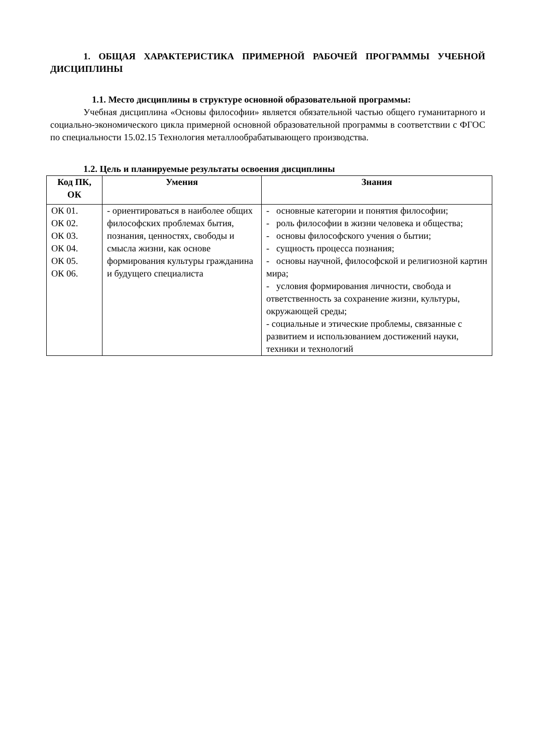1. ОБЩАЯ ХАРАКТЕРИСТИКА ПРИМЕРНОЙ РАБОЧЕЙ ПРОГРАММЫ УЧЕБНОЙ ДИСЦИПЛИНЫ
1.1. Место дисциплины в структуре основной образовательной программы:
Учебная дисциплина «Основы философии» является обязательной частью общего гуманитарного и социально-экономического цикла примерной основной образовательной программы в соответствии с ФГОС по специальности 15.02.15 Технология металлообрабатывающего производства.
1.2. Цель и планируемые результаты освоения дисциплины
| Код ПК, ОК | Умения | Знания |
| --- | --- | --- |
| ОК 01. ОК 02. ОК 03. ОК 04. ОК 05. ОК 06. | - ориентироваться в наиболее общих философских проблемах бытия, познания, ценностях, свободы и смысла жизни, как основе формирования культуры гражданина и будущего специалиста | - основные категории и понятия философии; - роль философии в жизни человека и общества; - основы философского учения о бытии; - сущность процесса познания; - основы научной, философской и религиозной картин мира; - условия формирования личности, свобода и ответственность за сохранение жизни, культуры, окружающей среды; - социальные и этические проблемы, связанные с развитием и использованием достижений науки, техники и технологий |